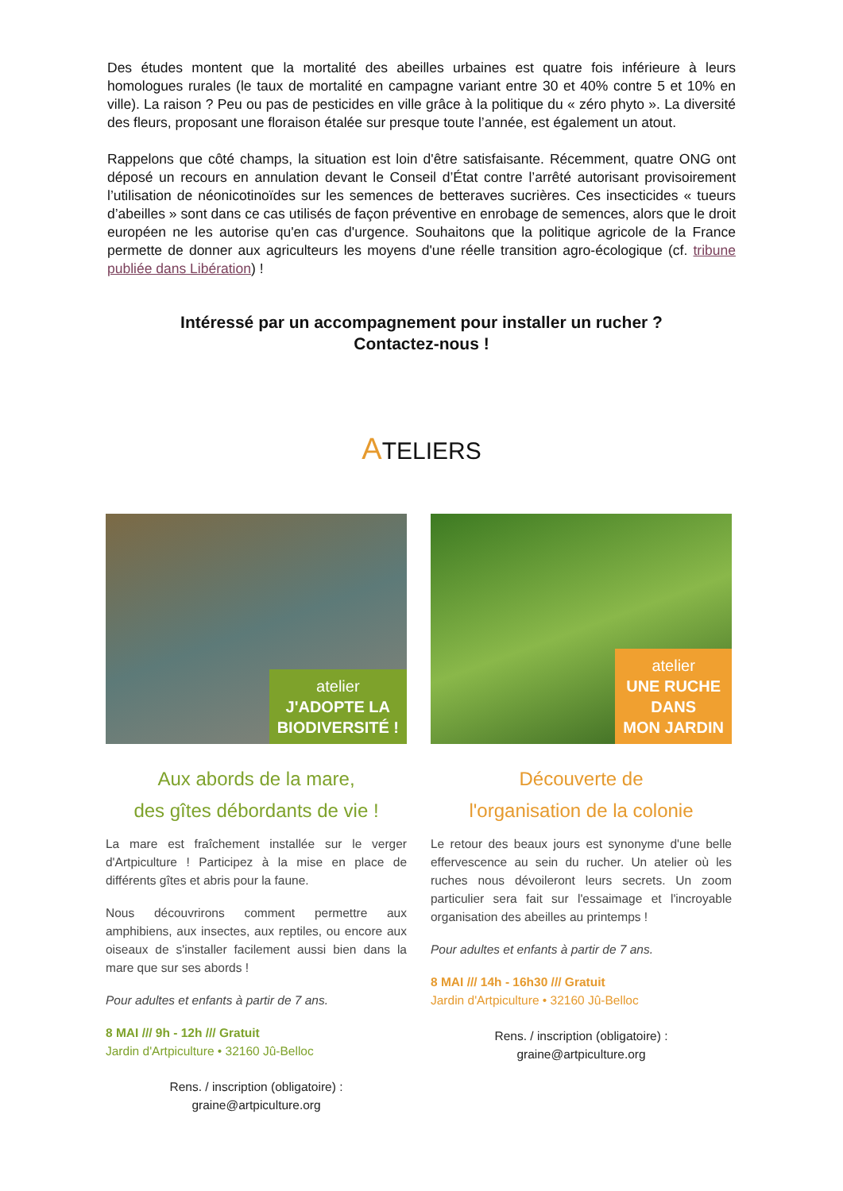Des études montent que la mortalité des abeilles urbaines est quatre fois inférieure à leurs homologues rurales (le taux de mortalité en campagne variant entre 30 et 40% contre 5 et 10% en ville). La raison ? Peu ou pas de pesticides en ville grâce à la politique du « zéro phyto ». La diversité des fleurs, proposant une floraison étalée sur presque toute l’année, est également un atout.
Rappelons que côté champs, la situation est loin d'être satisfaisante. Récemment, quatre ONG ont déposé un recours en annulation devant le Conseil d’État contre l’arrêté autorisant provisoirement l’utilisation de néonicotinoïdes sur les semences de betteraves sucrières. Ces insecticides « tueurs d’abeilles » sont dans ce cas utilisés de façon préventive en enrobage de semences, alors que le droit européen ne les autorise qu'en cas d'urgence. Souhaitons que la politique agricole de la France permette de donner aux agriculteurs les moyens d'une réelle transition agro-écologique (cf. tribune publiée dans Libération) !
Intéressé par un accompagnement pour installer un rucher ?
Contactez-nous !
ATELIERS
atelier
J'ADOPTE LA
BIODIVERSITÉ !
Aux abords de la mare,
des gîtes débordants de vie !
La mare est fraîchement installée sur le verger d'Artpiculture ! Participez à la mise en place de différents gîtes et abris pour la faune.
Nous découvrirons comment permettre aux amphibiens, aux insectes, aux reptiles, ou encore aux oiseaux de s'installer facilement aussi bien dans la mare que sur ses abords !
Pour adultes et enfants à partir de 7 ans.
8 MAI /// 9h - 12h /// Gratuit
Jardin d'Artpiculture • 32160 Jû-Belloc
Rens. / inscription (obligatoire) :
graine@artpiculture.org
atelier
UNE RUCHE
DANS
MON JARDIN
Découverte de
l'organisation de la colonie
Le retour des beaux jours est synonyme d'une belle effervescence au sein du rucher. Un atelier où les ruches nous dévoileront leurs secrets. Un zoom particulier sera fait sur l'essaimage et l'incroyable organisation des abeilles au printemps !
Pour adultes et enfants à partir de 7 ans.
8 MAI /// 14h - 16h30 /// Gratuit
Jardin d'Artpiculture • 32160 Jû-Belloc
Rens. / inscription (obligatoire) :
graine@artpiculture.org